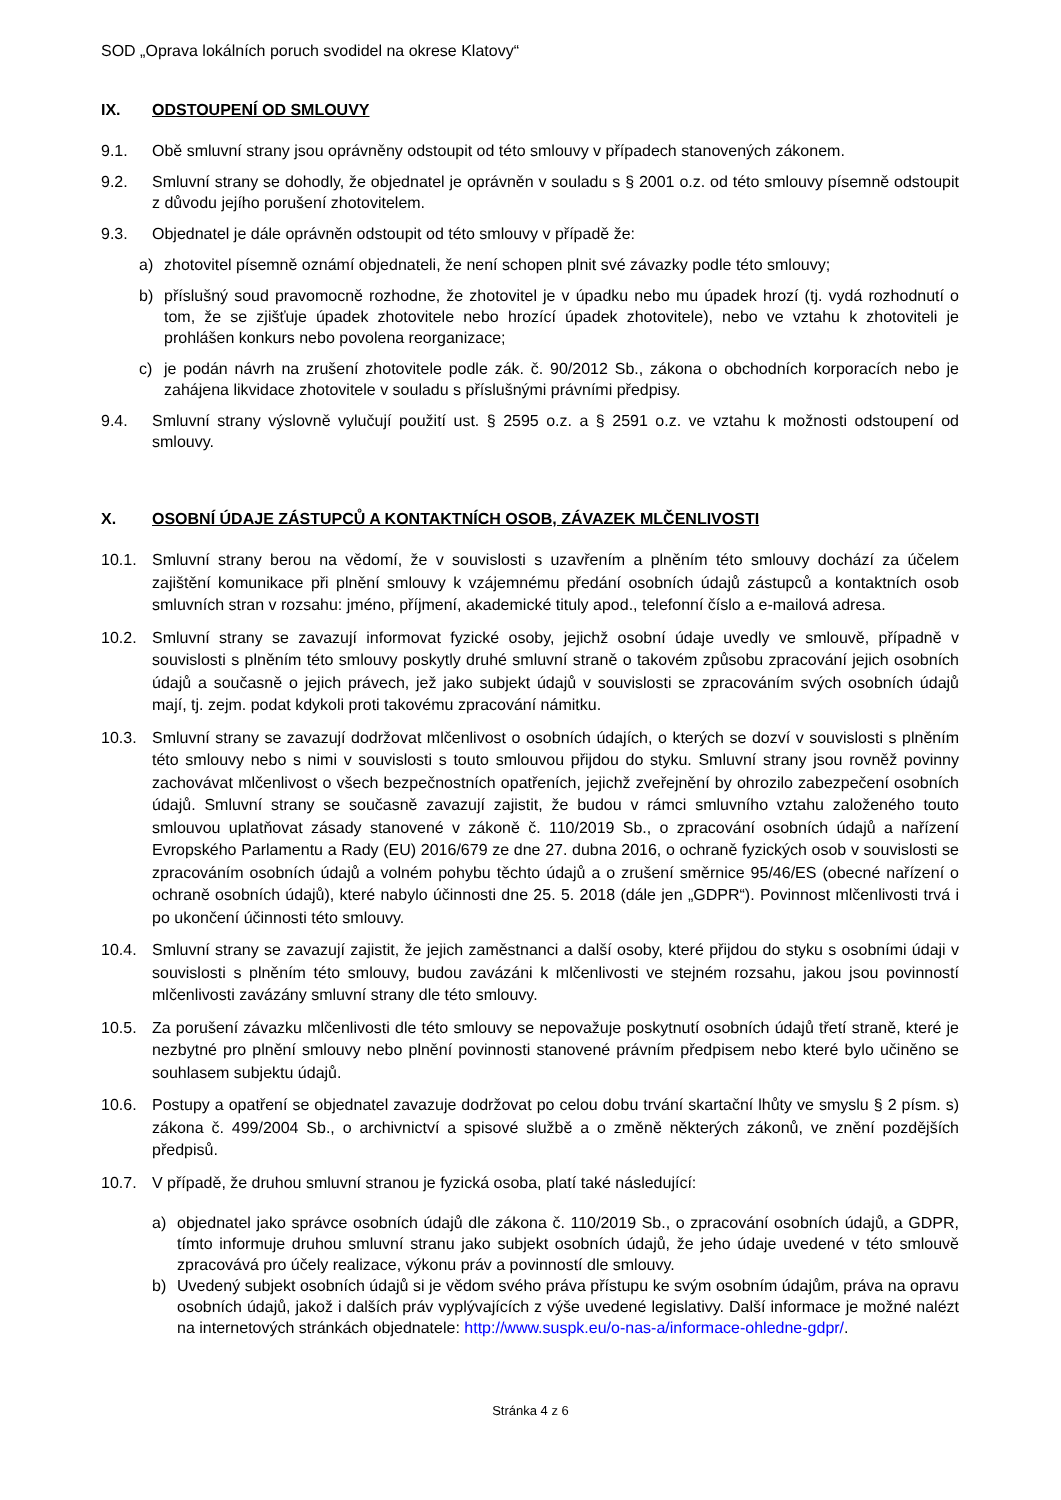SOD „Oprava lokálních poruch svodidel na okrese Klatovy“
IX. ODSTOUPENÍ OD SMLOUVY
9.1. Obě smluvní strany jsou oprávněny odstoupit od této smlouvy v případech stanovených zákonem.
9.2. Smluvní strany se dohodly, že objednatel je oprávněn v souladu s § 2001 o.z. od této smlouvy písemně odstoupit z důvodu jejího porušení zhotovitelem.
9.3. Objednatel je dále oprávněn odstoupit od této smlouvy v případě že:
a) zhotovitel písemně oznámí objednateli, že není schopen plnit své závazky podle této smlouvy;
b) příslušný soud pravomocně rozhodne, že zhotovitel je v úpadku nebo mu úpadek hrozí (tj. vydá rozhodnutí o tom, že se zjišťuje úpadek zhotovitele nebo hrozící úpadek zhotovitele), nebo ve vztahu k zhotoviteli je prohlášen konkurs nebo povolena reorganizace;
c) je podán návrh na zrušení zhotovitele podle zák. č. 90/2012 Sb., zákona o obchodních korporacích nebo je zahájena likvidace zhotovitele v souladu s příslušnými právními předpisy.
9.4. Smluvní strany výslovně vylučují použití ust. § 2595 o.z. a § 2591 o.z. ve vztahu k možnosti odstoupení od smlouvy.
X. OSOBNÍ ÚDAJE ZÁSTUPCŮ A KONTAKTNÍCH OSOB, ZÁVAZEK MLČENLIVOSTI
10.1. Smluvní strany berou na vědomí, že v souvislosti s uzavřením a plněním této smlouvy dochází za účelem zajištění komunikace při plnění smlouvy k vzájemnému předání osobních údajů zástupců a kontaktních osob smluvních stran v rozsahu: jméno, příjmení, akademické tituly apod., telefonní číslo a e-mailová adresa.
10.2. Smluvní strany se zavazují informovat fyzické osoby, jejichž osobní údaje uvedly ve smlouvě, případně v souvislosti s plněním této smlouvy poskytly druhé smluvní straně o takovém způsobu zpracování jejich osobních údajů a současně o jejich právech, jež jako subjekt údajů v souvislosti se zpracováním svých osobních údajů mají, tj. zejm. podat kdykoli proti takovému zpracování námitku.
10.3. Smluvní strany se zavazují dodržovat mlčenlivost o osobních údajích, o kterých se dozví v souvislosti s plněním této smlouvy nebo s nimi v souvislosti s touto smlouvou přijdou do styku. Smluvní strany jsou rovněž povinny zachovávat mlčenlivost o všech bezpečnostních opatřeních, jejichž zveřejnění by ohrozilo zabezpečení osobních údajů. Smluvní strany se současně zavazují zajistit, že budou v rámci smluvního vztahu založeného touto smlouvou uplatňovat zásady stanovené v zákoně č. 110/2019 Sb., o zpracování osobních údajů a nařízení Evropského Parlamentu a Rady (EU) 2016/679 ze dne 27. dubna 2016, o ochraně fyzických osob v souvislosti se zpracováním osobních údajů a volném pohybu těchto údajů a o zrušení směrnice 95/46/ES (obecné nařízení o ochraně osobních údajů), které nabylo účinnosti dne 25. 5. 2018 (dále jen „GDPR“). Povinnost mlčenlivosti trvá i po ukončení účinnosti této smlouvy.
10.4. Smluvní strany se zavazují zajistit, že jejich zaměstnanci a další osoby, které přijdou do styku s osobními údaji v souvislosti s plněním této smlouvy, budou zavázáni k mlčenlivosti ve stejném rozsahu, jakou jsou povinností mlčenlivosti zavázány smluvní strany dle této smlouvy.
10.5. Za porušení závazku mlčenlivosti dle této smlouvy se nepovažuje poskytnutí osobních údajů třetí straně, které je nezbytné pro plnění smlouvy nebo plnění povinnosti stanovené právním předpisem nebo které bylo učiněno se souhlasem subjektu údajů.
10.6. Postupy a opatření se objednatel zavazuje dodržovat po celou dobu trvání skartační lhůty ve smyslu § 2 písm. s) zákona č. 499/2004 Sb., o archivnictví a spisové službě a o změně některých zákonů, ve znění pozdějších předpisů.
10.7. V případě, že druhou smluvní stranou je fyzická osoba, platí také následující:
a) objednatel jako správce osobních údajů dle zákona č. 110/2019 Sb., o zpracování osobních údajů, a GDPR, tímto informuje druhou smluvní stranu jako subjekt osobních údajů, že jeho údaje uvedené v této smlouvě zpracovává pro účely realizace, výkonu práv a povinností dle smlouvy.
b) Uvedený subjekt osobních údajů si je vědom svého práva přístupu ke svým osobním údajům, práva na opravu osobních údajů, jakož i dalších práv vyplývajících z výše uvedené legislativy. Další informace je možné nalézt na internetových stránkách objednatele: http://www.suspk.eu/o-nas-a/informace-ohledne-gdpr/.
Stránka 4 z 6